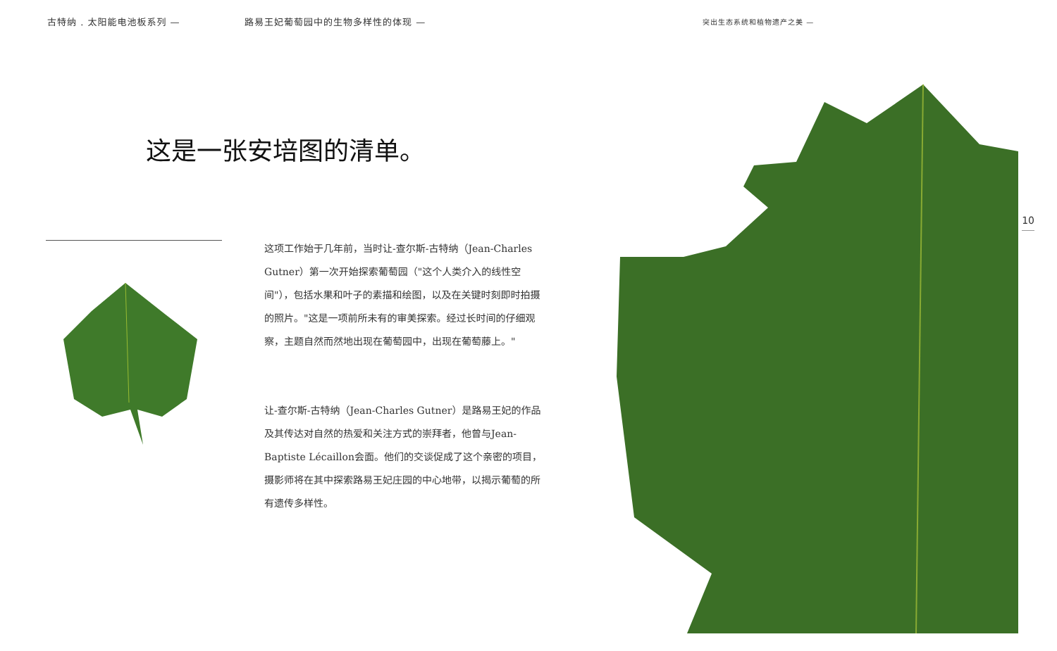古特纳 . 太阳能电池板系列 — 路易王妃葡萄园中的生物多样性的体现 —
突出生态系统和植物遗产之美 —
这是一张安培图的清单。
这项工作始于几年前，当时让-查尔斯-古特纳（Jean-Charles Gutner）第一次开始探索葡萄园（"这个人类介入的线性空间"），包括水果和叶子的素描和绘图，以及在关键时刻即时拍摄的照片。"这是一项前所未有的审美探索。经过长时间的仔细观察，主题自然而然地出现在葡萄园中，出现在葡萄藤上。"
让-查尔斯-古特纳（Jean-Charles Gutner）是路易王妃的作品及其传达对自然的热爱和关注方式的崇拜者，他曾与Jean-Baptiste Lécaillon会面。他们的交谈促成了这个亲密的项目，摄影师将在其中探索路易王妃庄园的中心地带，以揭示葡萄的所有遗传多样性。
10